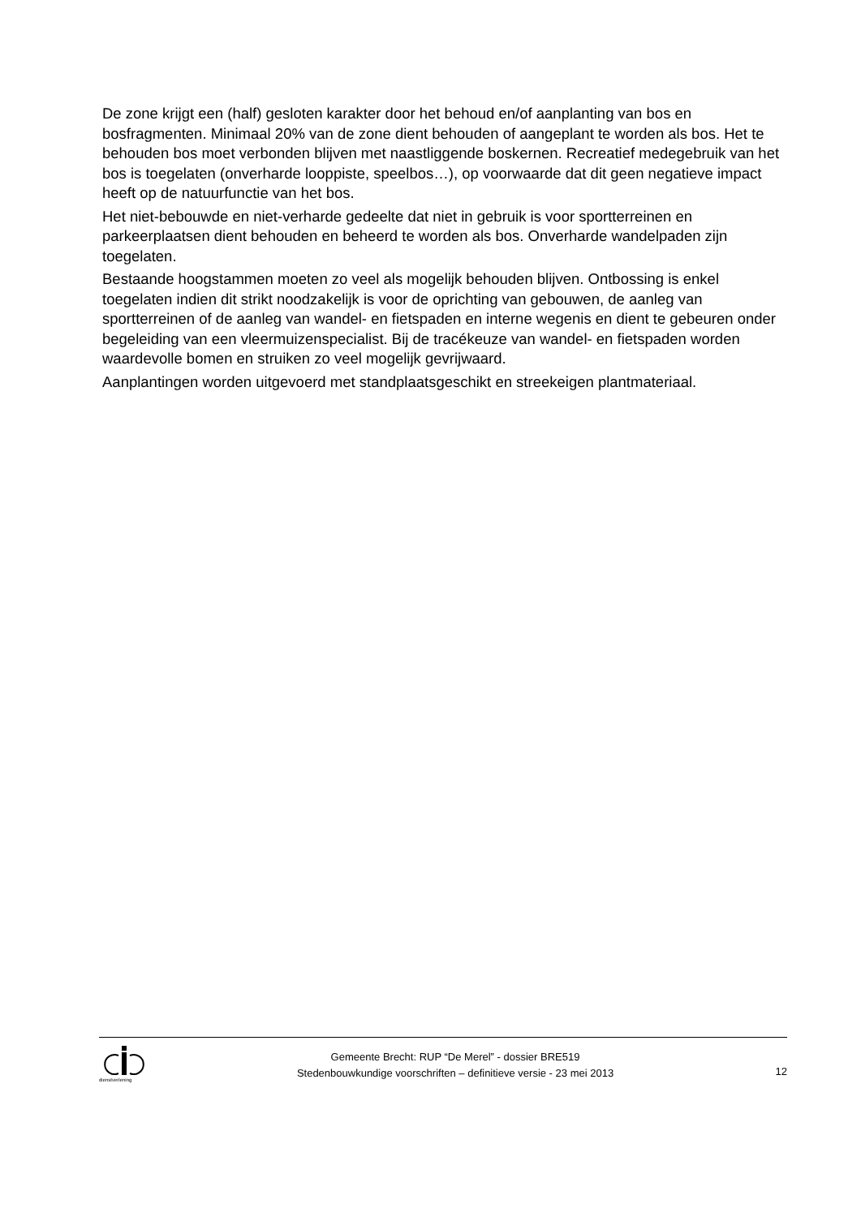De zone krijgt een (half) gesloten karakter door het behoud en/of aanplanting van bos en bosfragmenten. Minimaal 20% van de zone dient behouden of aangeplant te worden als bos. Het te behouden bos moet verbonden blijven met naastliggende boskernen. Recreatief medegebruik van het bos is toegelaten (onverharde looppiste, speelbos…), op voorwaarde dat dit geen negatieve impact heeft op de natuurfunctie van het bos.
Het niet-bebouwde en niet-verharde gedeelte dat niet in gebruik is voor sportterreinen en parkeerplaatsen dient behouden en beheerd te worden als bos. Onverharde wandelpaden zijn toegelaten.
Bestaande hoogstammen moeten zo veel als mogelijk behouden blijven. Ontbossing is enkel toegelaten indien dit strikt noodzakelijk is voor de oprichting van gebouwen, de aanleg van sportterreinen of de aanleg van wandel- en fietspaden en interne wegenis en dient te gebeuren onder begeleiding van een vleermuizenspecialist. Bij de tracékeuze van wandel- en fietspaden worden waardevolle bomen en struiken zo veel mogelijk gevrijwaard.
Aanplantingen worden uitgevoerd met standplaatsgeschikt en streekeigen plantmateriaal.
dienstverlening
Gemeente Brecht: RUP “De Merel” - dossier BRE519
Stedenbouwkundige voorschriften – definitieve versie - 23 mei 2013
12